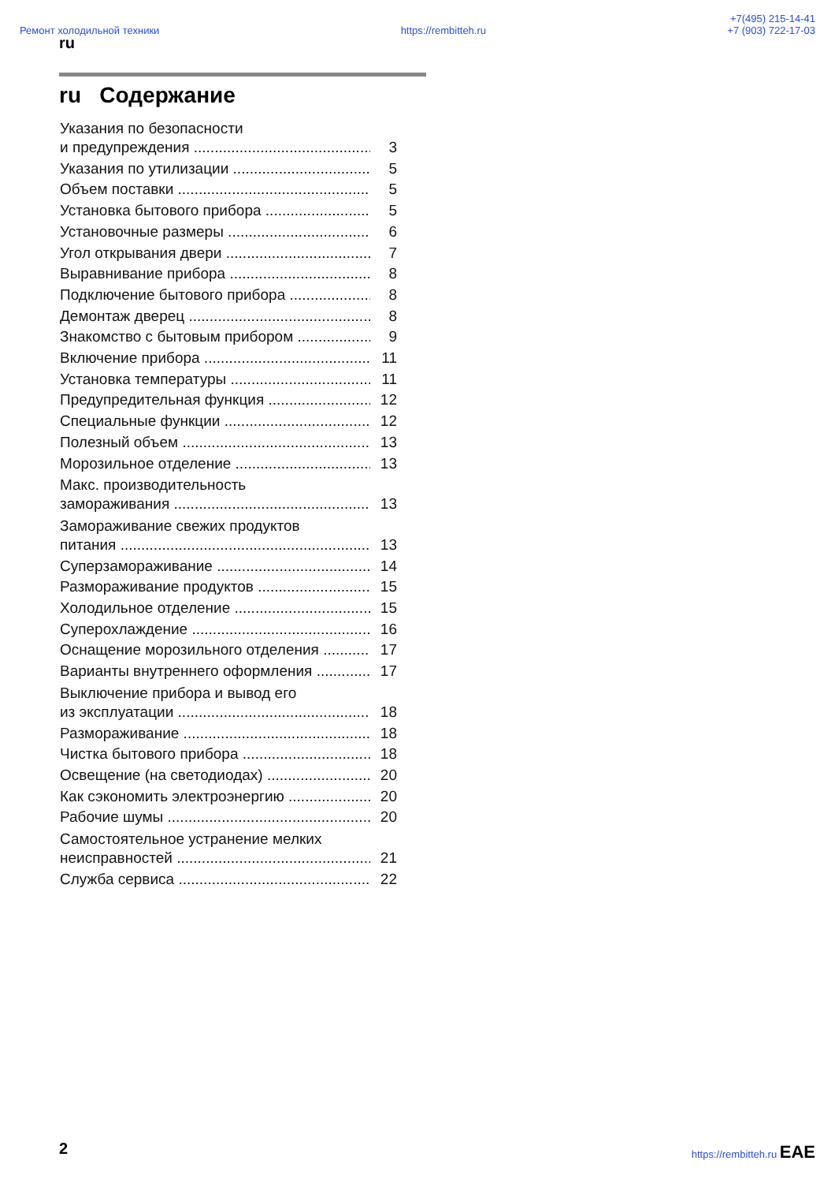Ремонт холодильной техники
https://rembitteh.ru
+7(495) 215-14-41
+7 (903) 722-17-03
ru
ru Содержание
Указания по безопасности
и предупреждения 3
Указания по утилизации 5
Объем поставки 5
Установка бытового прибора 5
Установочные размеры 6
Угол открывания двери 7
Выравнивание прибора 8
Подключение бытового прибора 8
Демонтаж дверец 8
Знакомство с бытовым прибором 9
Включение прибора 11
Установка температуры 11
Предупредительная функция 12
Специальные функции 12
Полезный объем 13
Морозильное отделение 13
Макс. производительность
замораживания 13
Замораживание свежих продуктов
питания 13
Суперзамораживание 14
Размораживание продуктов 15
Холодильное отделение 15
Суперохлаждение 16
Оснащение морозильного отделения 17
Варианты внутреннего оформления 17
Выключение прибора и вывод его
из эксплуатации 18
Размораживание 18
Чистка бытового прибора 18
Освещение (на светодиодах) 20
Как сэкономить электроэнергию 20
Рабочие шумы 20
Самостоятельное устранение мелких
неисправностей 21
Служба сервиса 22
2 https://rembitteh.ru ЕАЕ